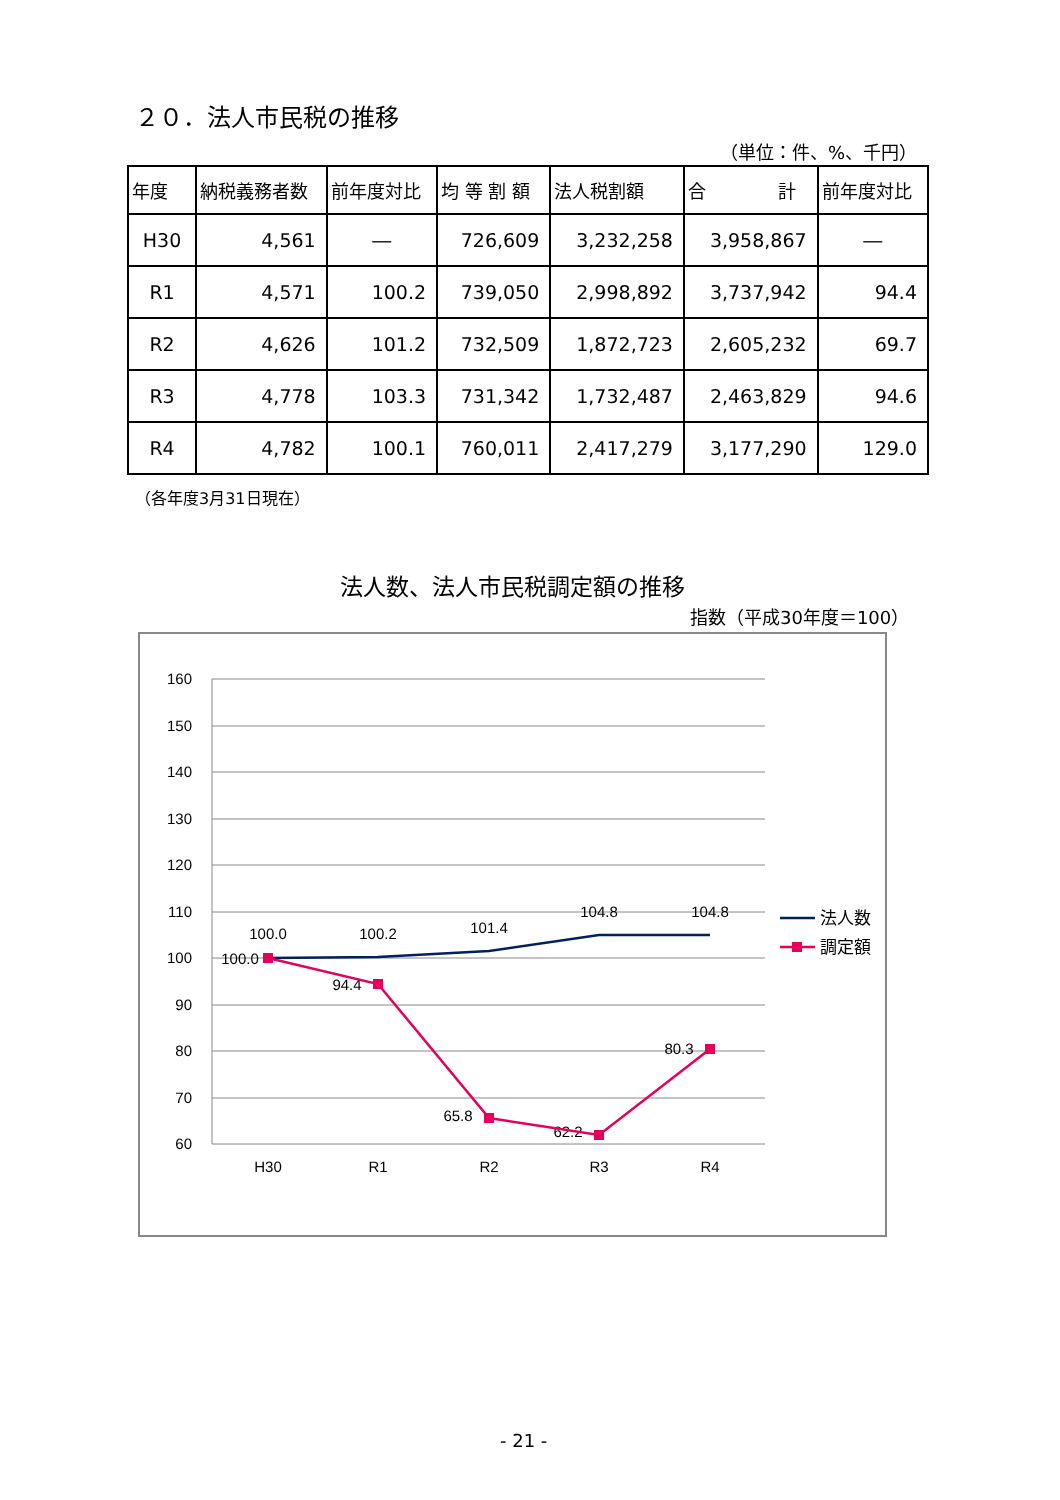２０．法人市民税の推移
（単位：件、%、千円）
| 年度 | 納税義務者数 | 前年度対比 | 均 等 割 額 | 法人税割額 | 合 計 | 前年度対比 |
| --- | --- | --- | --- | --- | --- | --- |
| H30 | 4,561 | ― | 726,609 | 3,232,258 | 3,958,867 | ― |
| R1 | 4,571 | 100.2 | 739,050 | 2,998,892 | 3,737,942 | 94.4 |
| R2 | 4,626 | 101.2 | 732,509 | 1,872,723 | 2,605,232 | 69.7 |
| R3 | 4,778 | 103.3 | 731,342 | 1,732,487 | 2,463,829 | 94.6 |
| R4 | 4,782 | 100.1 | 760,011 | 2,417,279 | 3,177,290 | 129.0 |
（各年度3月31日現在）
法人数、法人市民税調定額の推移
指数（平成30年度＝100）
160
150
140
130
120
110
100
90
80
70
60
H30
R1
R2
R3
R4
100.0
100.2
101.4
104.8
104.8
100.0
94.4
65.8
62.2
80.3
法人数
調定額
- 21 -